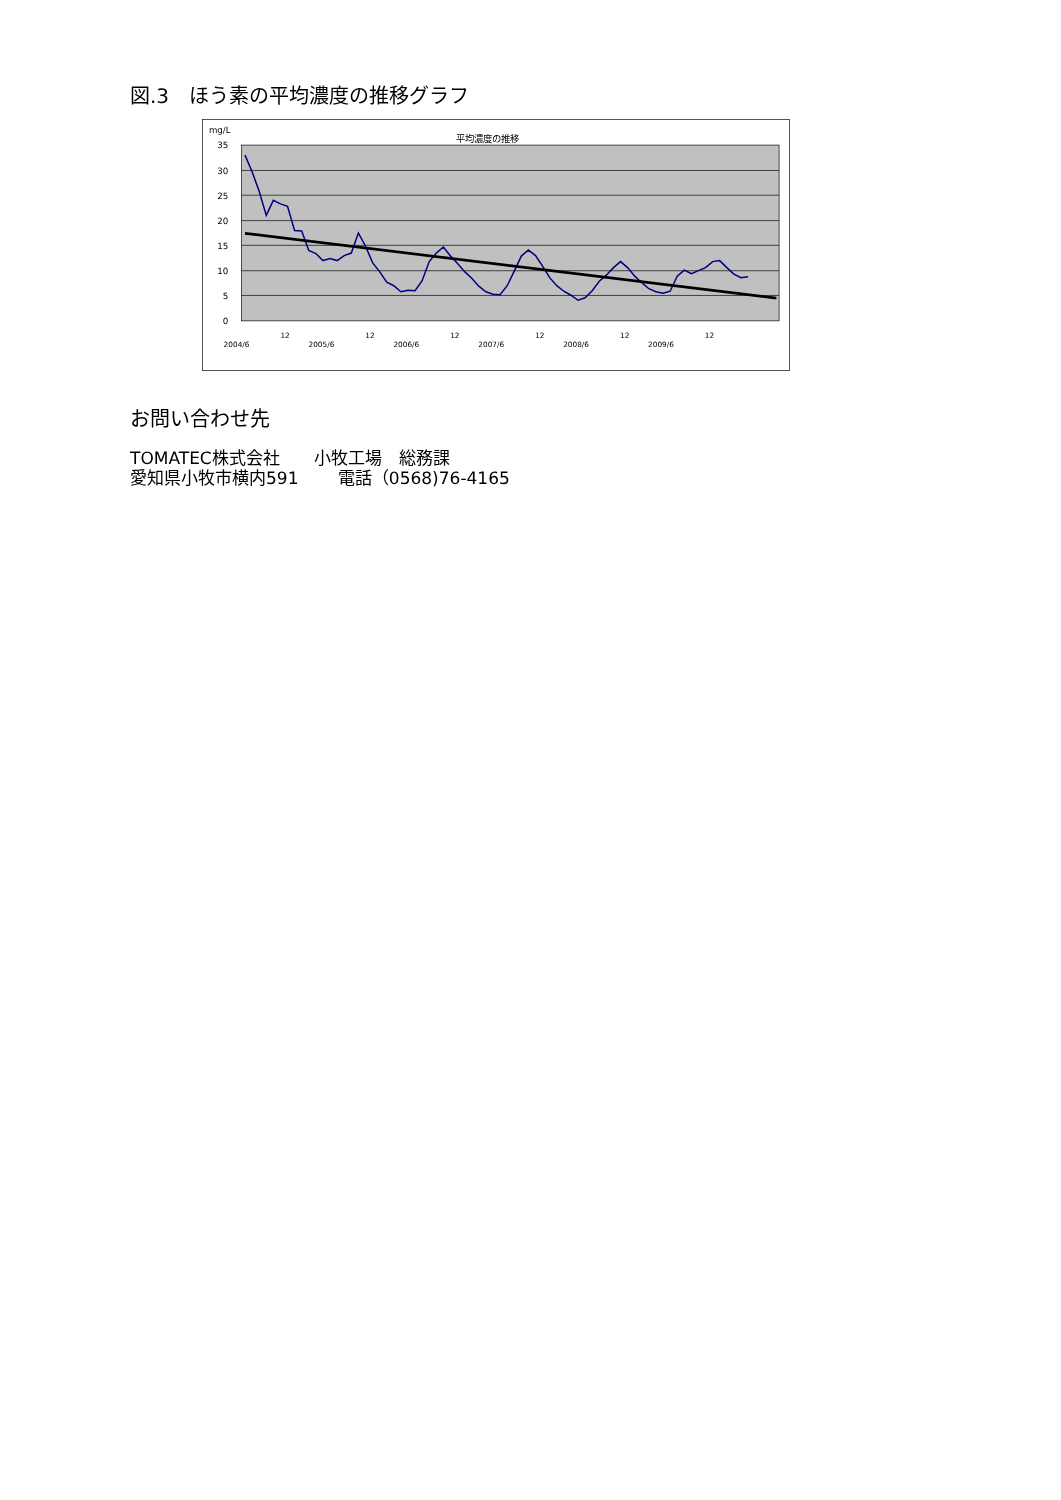図.3　ほう素の平均濃度の推移グラフ
mg/L
平均濃度の推移
35
30
25
20
15
10
5
0
2004/6
12
2005/6
12
2006/6
12
2007/6
12
2008/6
12
2009/6
12
お問い合わせ先
TOMATEC株式会社　　小牧工場　総務課
愛知県小牧市横内591　　 電話（0568)76-4165